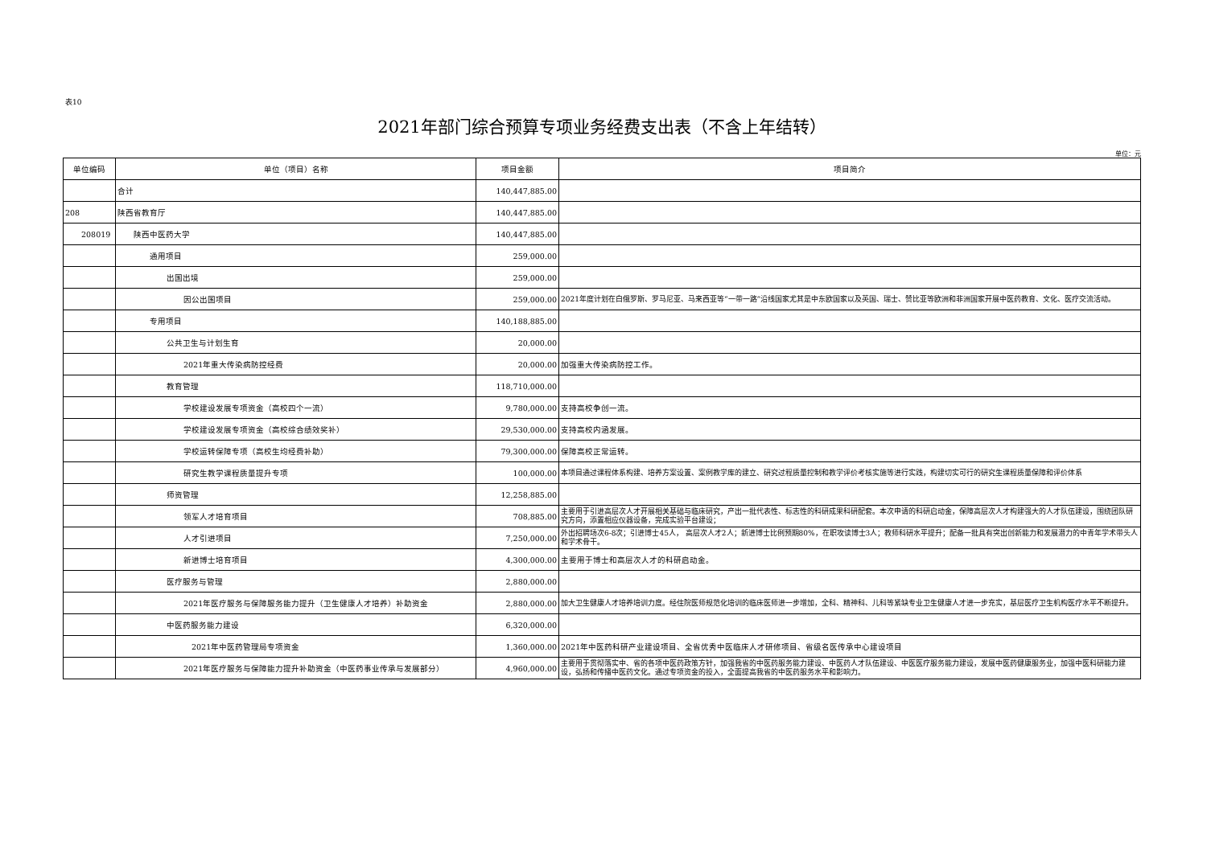表10
2021年部门综合预算专项业务经费支出表（不含上年结转）
单位：元
| 单位编码 | 单位（项目）名称 | 项目金额 | 项目简介 |
| --- | --- | --- | --- |
| | 合计 | 140,447,885.00 | |
| 208 | 陕西省教育厅 | 140,447,885.00 | |
| 208019 | 陕西中医药大学 | 140,447,885.00 | |
| | 通用项目 | 259,000.00 | |
| | 出国出境 | 259,000.00 | |
| | 因公出国项目 | 259,000.00 | 2021年度计划在白俄罗斯、罗马尼亚、马来西亚等“一带一路”沿线国家尤其是中东欧国家以及英国、瑞士、赞比亚等欧洲和非洲国家开展中医药教育、文化、医疗交流活动。 |
| | 专用项目 | 140,188,885.00 | |
| | 公共卫生与计划生育 | 20,000.00 | |
| | 2021年重大传染病防控经费 | 20,000.00 | 加强重大传染病防控工作。 |
| | 教育管理 | 118,710,000.00 | |
| | 学校建设发展专项资金（高校四个一流） | 9,780,000.00 | 支持高校争创一流。 |
| | 学校建设发展专项资金（高校综合绩效奖补） | 29,530,000.00 | 支持高校内涵发展。 |
| | 学校运转保障专项（高校生均经费补助） | 79,300,000.00 | 保障高校正常运转。 |
| | 研究生教学课程质量提升专项 | 100,000.00 | 本项目通过课程体系构建、培养方案设置、案例教学库的建立、研究过程质量控制和教学评价考核实施等进行实践，构建切实可行的研究生课程质量保障和评价体系 |
| | 师资管理 | 12,258,885.00 | |
| | 领军人才培育项目 | 708,885.00 | 主要用于引进高层次人才开展相关基础与临床研究，产出一批代表性、标志性的科研成果科研配套。本次申请的科研启动金，保障高层次人才构建强大的人才队伍建设，围绕团队研究方向，添置相应仪器设备，完成实验平台建设； |
| | 人才引进项目 | 7,250,000.00 | 外出招聘场次6-8次；引进博士45人， 高层次人才2人；新进博士比例预期80%，在职攻读博士3人；教师科研水平提升；配备一批具有突出创新能力和发展潜力的中青年学术带头人和学术骨干。 |
| | 新进博士培育项目 | 4,300,000.00 | 主要用于博士和高层次人才的科研启动金。 |
| | 医疗服务与管理 | 2,880,000.00 | |
| | 2021年医疗服务与保障服务能力提升（卫生健康人才培养）补助资金 | 2,880,000.00 | 加大卫生健康人才培养培训力度。经住院医师规范化培训的临床医师进一步增加，全科、精神科、儿科等紧缺专业卫生健康人才进一步充实，基层医疗卫生机构医疗水平不断提升。 |
| | 中医药服务能力建设 | 6,320,000.00 | |
| | 2021年中医药管理局专项资金 | 1,360,000.00 | 2021年中医药科研产业建设项目、全省优秀中医临床人才研修项目、省级名医传承中心建设项目 |
| | 2021年医疗服务与保障能力提升补助资金（中医药事业传承与发展部分） | 4,960,000.00 | 主要用于贯彻落实中、省的各项中医药政策方针，加强我省的中医药服务能力建设、中医药人才队伍建设、中医医疗服务能力建设，发展中医药健康服务业，加强中医科研能力建设，弘扬和传播中医药文化。通过专项资金的投入，全面提高我省的中医药服务水平和影响力。 |